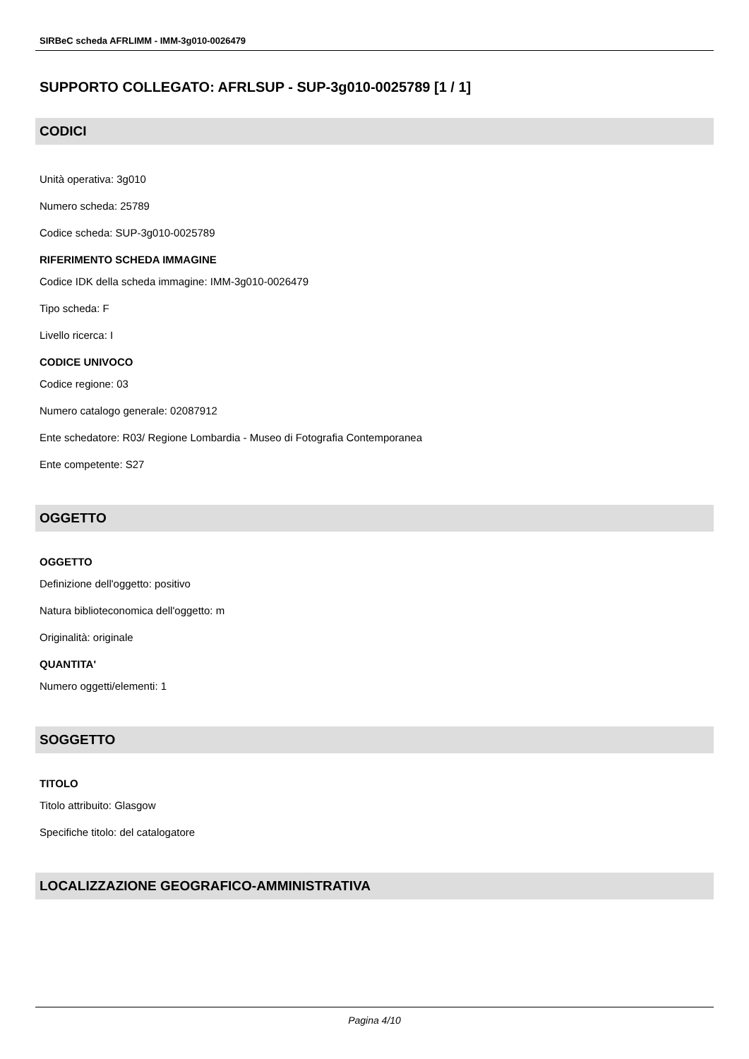SIRBeC scheda AFRLIMM - IMM-3g010-0026479
SUPPORTO COLLEGATO: AFRLSUP - SUP-3g010-0025789 [1 / 1]
CODICI
Unità operativa: 3g010
Numero scheda: 25789
Codice scheda: SUP-3g010-0025789
RIFERIMENTO SCHEDA IMMAGINE
Codice IDK della scheda immagine: IMM-3g010-0026479
Tipo scheda: F
Livello ricerca: I
CODICE UNIVOCO
Codice regione: 03
Numero catalogo generale: 02087912
Ente schedatore: R03/ Regione Lombardia - Museo di Fotografia Contemporanea
Ente competente: S27
OGGETTO
OGGETTO
Definizione dell'oggetto: positivo
Natura biblioteconomica dell'oggetto: m
Originalità: originale
QUANTITA'
Numero oggetti/elementi: 1
SOGGETTO
TITOLO
Titolo attribuito: Glasgow
Specifiche titolo: del catalogatore
LOCALIZZAZIONE GEOGRAFICO-AMMINISTRATIVA
Pagina 4/10